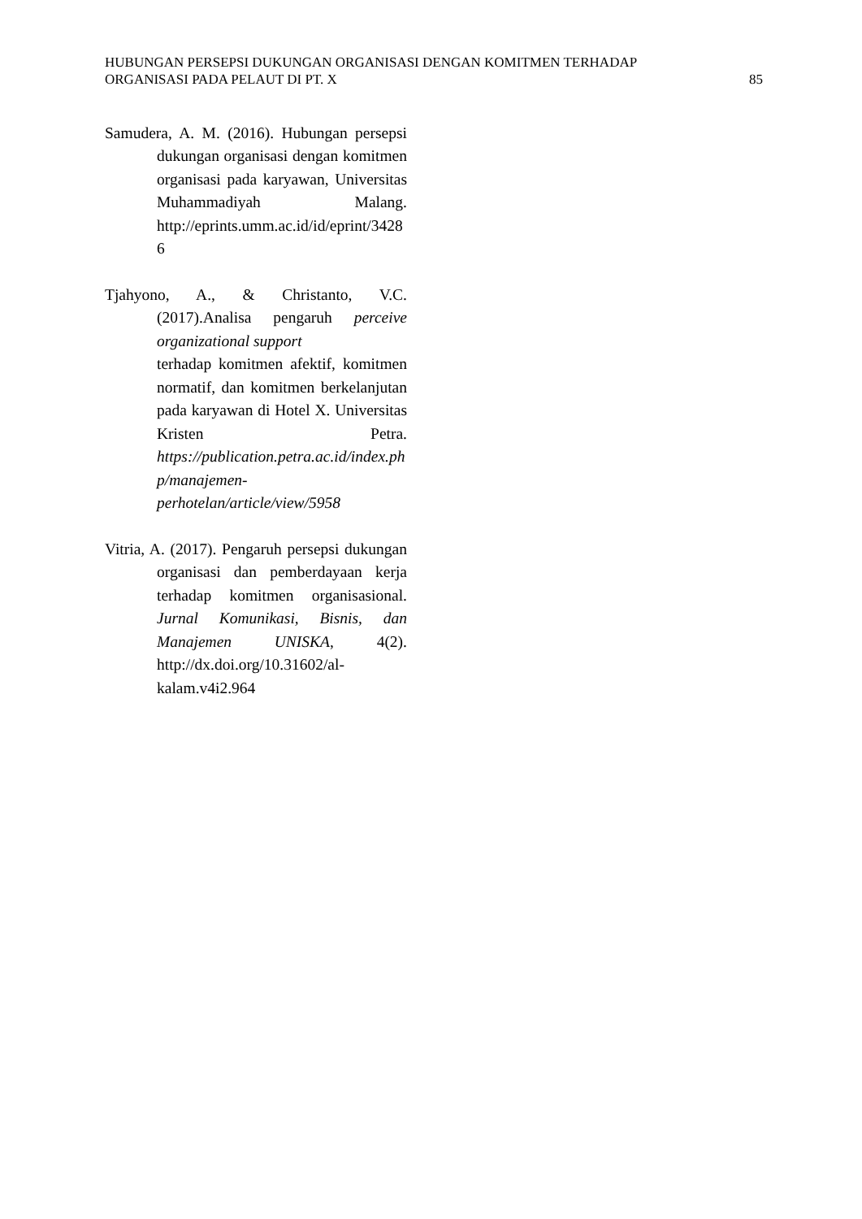HUBUNGAN PERSEPSI DUKUNGAN ORGANISASI DENGAN KOMITMEN TERHADAP
ORGANISASI PADA PELAUT DI PT. X
85
Samudera, A. M. (2016). Hubungan persepsi dukungan organisasi dengan komitmen organisasi pada karyawan, Universitas Muhammadiyah Malang. http://eprints.umm.ac.id/id/eprint/34286
Tjahyono, A., & Christanto, V.C. (2017).Analisa pengaruh perceive organizational support
terhadap komitmen afektif, komitmen normatif, dan komitmen berkelanjutan pada karyawan di Hotel X. Universitas Kristen Petra. https://publication.petra.ac.id/index.php/manajemen-perhotelan/article/view/5958
Vitria, A. (2017). Pengaruh persepsi dukungan organisasi dan pemberdayaan kerja terhadap komitmen organisasional. Jurnal Komunikasi, Bisnis, dan Manajemen UNISKA, 4(2). http://dx.doi.org/10.31602/al-kalam.v4i2.964